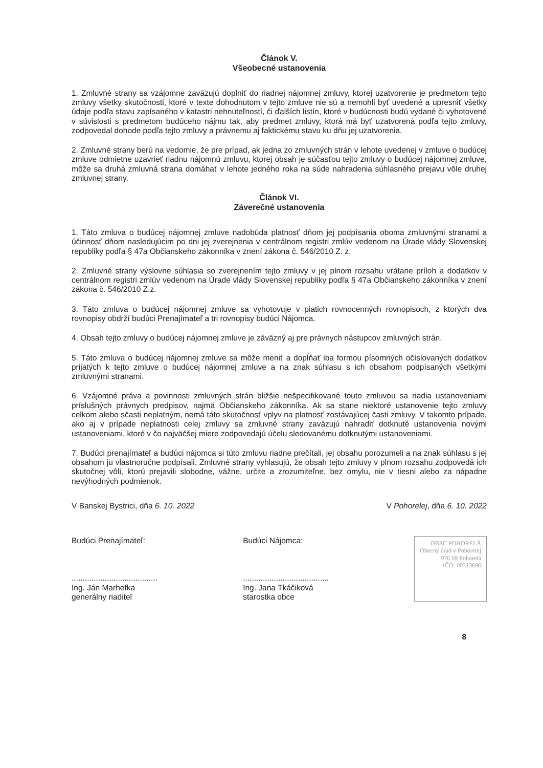Článok V.
Všeobecné ustanovenia
1. Zmluvné strany sa vzájomne zaväzujú doplniť do riadnej nájomnej zmluvy, ktorej uzatvorenie je predmetom tejto zmluvy všetky skutočnosti, ktoré v texte dohodnutom v tejto zmluve nie sú a nemohli byť uvedené a upresniť všetky údaje podľa stavu zapísaného v katastri nehnuteľností, či ďalších listín, ktoré v budúcnosti budú vydané či vyhotovené v súvislosti s predmetom budúceho nájmu tak, aby predmet zmluvy, ktorá má byť uzatvorená podľa tejto zmluvy, zodpovedal dohode podľa tejto zmluvy a právnemu aj faktickému stavu ku dňu jej uzatvorenia.
2. Zmluvné strany berú na vedomie, že pre prípad, ak jedna zo zmluvných strán v lehote uvedenej v zmluve o budúcej zmluve odmietne uzavrieť riadnu nájomnú zmluvu, ktorej obsah je súčasťou tejto zmluvy o budúcej nájomnej zmluve, môže sa druhá zmluvná strana domáhať v lehote jedného roka na súde nahradenia súhlasného prejavu vôle druhej zmluvnej strany.
Článok VI.
Záverečné ustanovenia
1. Táto zmluva o budúcej nájomnej zmluve nadobúda platnosť dňom jej podpísania oboma zmluvnými stranami a účinnosť dňom nasledujúcim po dni jej zverejnenia v centrálnom registri zmlúv vedenom na Úrade vlády Slovenskej republiky podľa § 47a Občianskeho zákonníka v znení zákona č. 546/2010 Z. z.
2. Zmluvné strany výslovne súhlasia so zverejnením tejto zmluvy v jej plnom rozsahu vrátane príloh a dodatkov v centrálnom registri zmlúv vedenom na Úrade vlády Slovenskej republiky podľa § 47a Občianskeho zákonníka v znení zákona č. 546/2010 Z.z.
3. Táto zmluva o budúcej nájomnej zmluve sa vyhotovuje v piatich rovnocenných rovnopisoch, z ktorých dva rovnopisy obdrží budúci Prenajímateľ a tri rovnopisy budúci Nájomca.
4. Obsah tejto zmluvy o budúcej nájomnej zmluve je záväzný aj pre právnych nástupcov zmluvných strán.
5. Táto zmluva o budúcej nájomnej zmluve sa môže meniť a dopĺňať iba formou písomných očíslovaných dodatkov prijatých k tejto zmluve o budúcej nájomnej zmluve a na znak súhlasu s ich obsahom podpísaných všetkými zmluvnými stranami.
6. Vzájomné práva a povinnosti zmluvných strán bližšie nešpecifikované touto zmluvou sa riadia ustanoveniami príslušných právnych predpisov, najmä Občianskeho zákonníka. Ak sa stane niektoré ustanovenie tejto zmluvy celkom alebo sčasti neplatným, nemá táto skutočnosť vplyv na platnosť zostávajúcej časti zmluvy. V takomto prípade, ako aj v prípade neplatnosti celej zmluvy sa zmluvné strany zaväzujú nahradiť dotknuté ustanovenia novými ustanoveniami, ktoré v čo najväčšej miere zodpovedajú účelu sledovanému dotknutými ustanoveniami.
7. Budúci prenajímateľ a budúci nájomca si túto zmluvu riadne prečítali, jej obsahu porozumeli a na znak súhlasu s jej obsahom ju vlastnoručne podpísali. Zmluvné strany vyhlasujú, že obsah tejto zmluvy v plnom rozsahu zodpovedá ich skutočnej vôli, ktorú prejavili slobodne, vážne, určite a zrozumiteľne, bez omylu, nie v tiesni alebo za nápadne nevýhodných podmienok.
V Banskej Bystrici, dňa 6. 10. 2022 V Pohorelej, dňa 6. 10. 2022
Budúci Prenajímateľ:
.......................................
Ing. Ján Marhefka
generálny riaditeľ
Budúci Nájomca:
.......................................
Ing. Jana Tkáčiková
starostka obce
OBEC POHORELÁ
Obecný úrad v Pohorelej
976 69 Pohorelá
IČO: 00313696
8